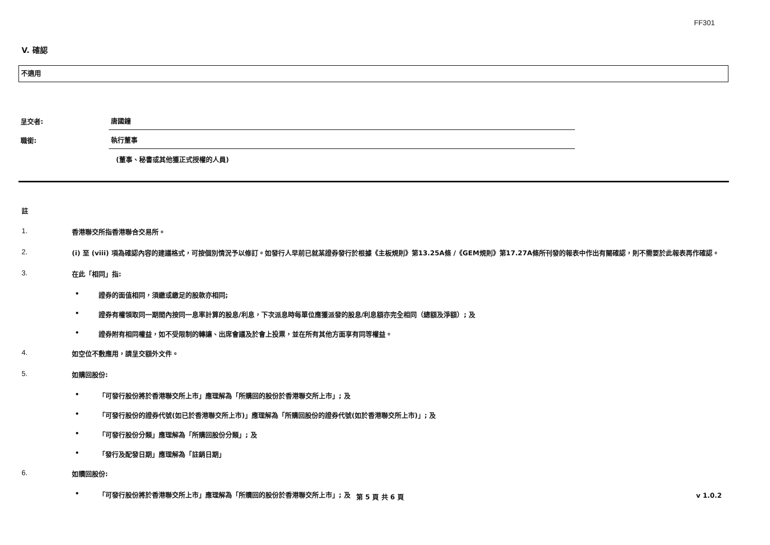FF301
V. 確認
不適用
呈交者:
唐國鐘
職銜:
執行董事
(董事、秘書或其他獲正式授權的人員)
註
1. 香港聯交所指香港聯合交易所。
2. (i) 至 (viii) 項為確認內容的建議格式，可按個別情況予以修訂。如發行人早前已就某證券發行於根據《主板規則》第13.25A條 /《GEM規則》第17.27A條所刊發的報表中作出有關確認，則不需要於此報表再作確認。
3. 在此「相同」指:
• 證券的面值相同，須繳或繳足的股款亦相同;
• 證券有權領取同一期間內按同一息率計算的股息/利息，下次派息時每單位應獲派發的股息/利息額亦完全相同（總額及淨額）; 及
• 證券附有相同權益，如不受限制的轉讓、出席會議及於會上投票，並在所有其他方面享有同等權益。
4. 如空位不敷應用，請呈交額外文件。
5. 如購回股份:
• 「可發行股份將於香港聯交所上市」應理解為「所購回的股份於香港聯交所上市」; 及
• 「可發行股份的證券代號(如已於香港聯交所上市)」應理解為「所購回股份的證券代號(如於香港聯交所上市)」; 及
• 「可發行股份分類」應理解為「所購回股份分類」; 及
• 「發行及配發日期」應理解為「註銷日期」
6. 如贖回股份:
• 「可發行股份將於香港聯交所上市」應理解為「所贖回的股份於香港聯交所上市」; 及
第 5 頁 共 6 頁 v 1.0.2